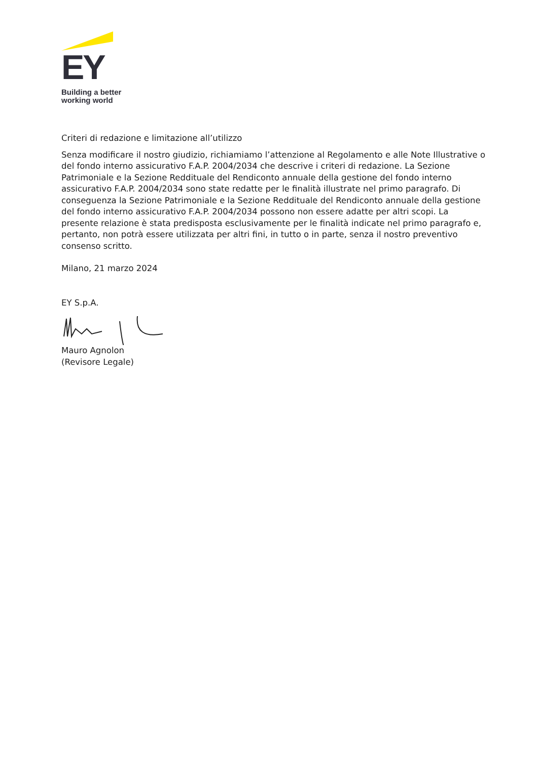EY
Building a better
working world
Criteri di redazione e limitazione all’utilizzo
Senza modificare il nostro giudizio, richiamiamo l’attenzione al Regolamento e alle Note Illustrative o del fondo interno assicurativo F.A.P. 2004/2034 che descrive i criteri di redazione. La Sezione Patrimoniale e la Sezione Reddituale del Rendiconto annuale della gestione del fondo interno assicurativo F.A.P. 2004/2034 sono state redatte per le finalità illustrate nel primo paragrafo. Di conseguenza la Sezione Patrimoniale e la Sezione Reddituale del Rendiconto annuale della gestione del fondo interno assicurativo F.A.P. 2004/2034 possono non essere adatte per altri scopi. La presente relazione è stata predisposta esclusivamente per le finalità indicate nel primo paragrafo e, pertanto, non potrà essere utilizzata per altri fini, in tutto o in parte, senza il nostro preventivo consenso scritto.
Milano, 21 marzo 2024
EY S.p.A.
Mauro Agnolon
(Revisore Legale)